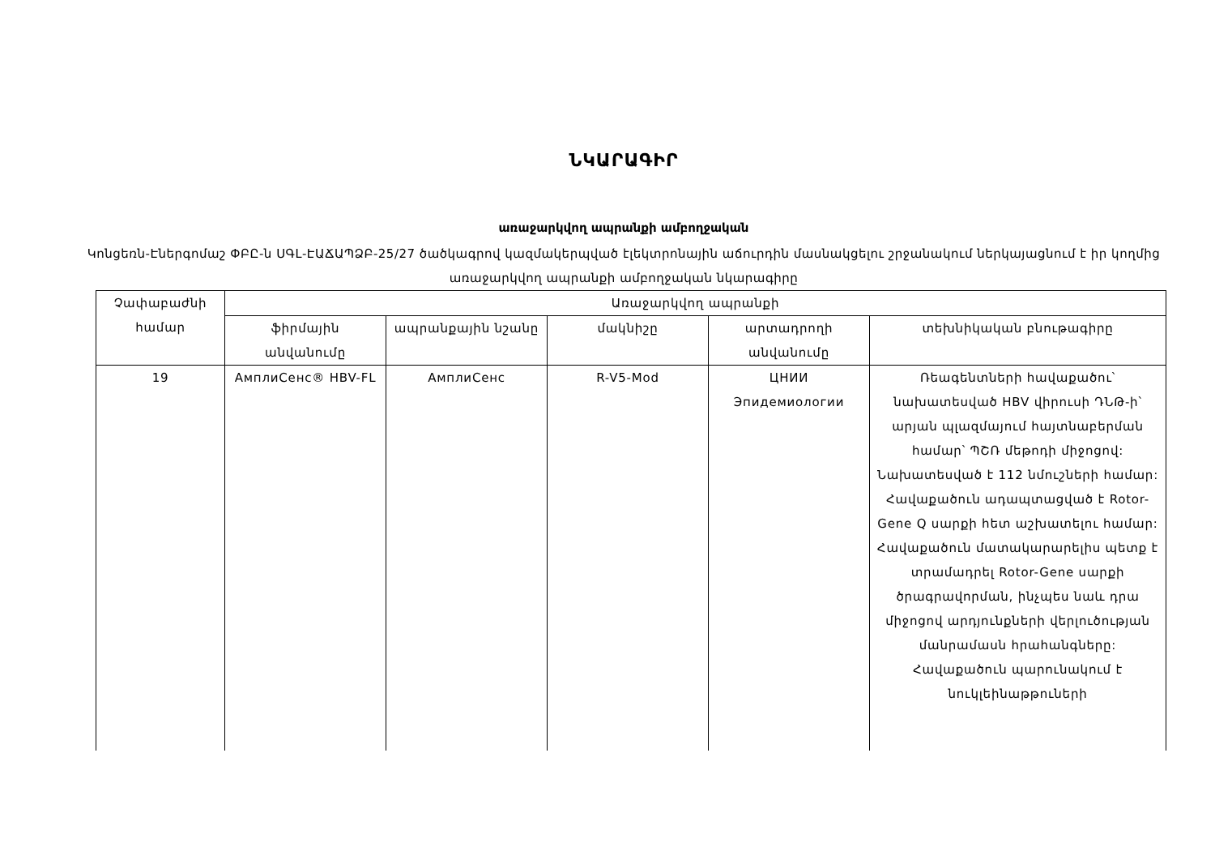ՆԿԱՐԱԳԻՐ
առաջարկվող ապրանքի ամբողջական
Կոնցեռն-Էներգոմաշ ՓԲԸ-ն ՍԳԼ-ԷԱՃԱՊՁԲ-25/27 ծածկագրով կազմակերպված էլեկտրոնային աճուրդին մասնակցելու շրջանակում ներկայացնում է իր կողմից առաջարկվող ապրանքի ամբողջական նկարագիրը
| Չափաբաժնի համար | Առաջարկվող ապրանքի | | | | |
| --- | --- | --- | --- | --- | --- |
| | ֆիրմային անվանումը | ապրանքային նշանը | մակնիշը | արտադրողի անվանումը | տեխնիկական բնութագիրը |
| 19 | АмплиСенс® HBV-FL | АмплиСенс | R-V5-Mod | ЦНИИ Эпидемиологии | Ռեագենտների հավաքածու՝ նախատեսված HBV վիրուսի ԴՆԹ-ի՝ արյան պլազմայում հայտնաբերման համար՝ ՊՇՌ մեթոդի միջոցով: Նախատեսված է 112 նմուշների համար: Հավաքածուն ադապտացված է Rotor-Gene Q սարքի հետ աշխատելու համար: Հավաքածուն մատակարարելիս պետք է տրամադրել Rotor-Gene սարքի ծրագրավորման, ինչպես նաև դրա միջոցով արդյունքների վերլուծության մանրամասն հրահանգները: Հավաքածուն պարունակում է նուկլեինաթթուների |